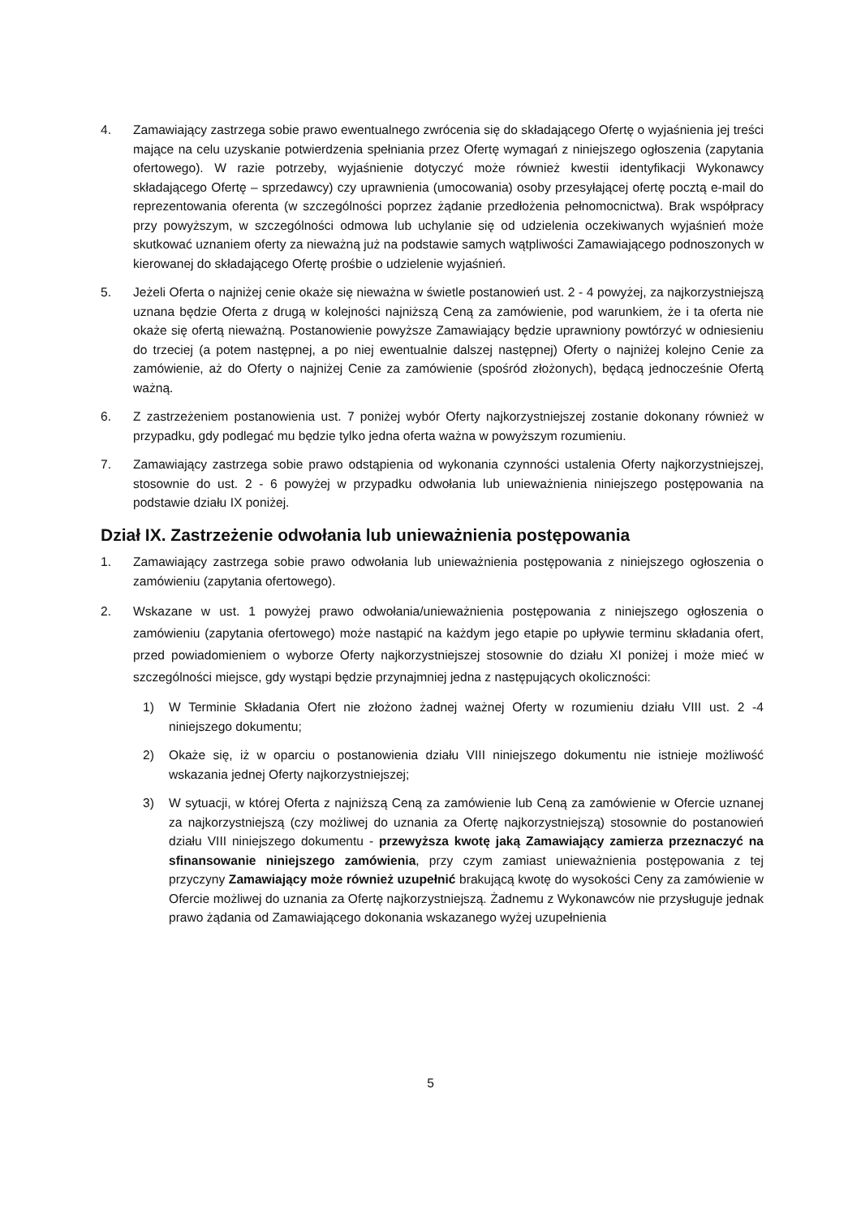4. Zamawiający zastrzega sobie prawo ewentualnego zwrócenia się do składającego Ofertę o wyjaśnienia jej treści mające na celu uzyskanie potwierdzenia spełniania przez Ofertę wymagań z niniejszego ogłoszenia (zapytania ofertowego). W razie potrzeby, wyjaśnienie dotyczyć może również kwestii identyfikacji Wykonawcy składającego Ofertę – sprzedawcy) czy uprawnienia (umocowania) osoby przesyłającej ofertę pocztą e-mail do reprezentowania oferenta (w szczególności poprzez żądanie przedłożenia pełnomocnictwa). Brak współpracy przy powyższym, w szczególności odmowa lub uchylanie się od udzielenia oczekiwanych wyjaśnień może skutkować uznaniem oferty za nieważną już na podstawie samych wątpliwości Zamawiającego podnoszonych w kierowanej do składającego Ofertę prośbie o udzielenie wyjaśnień.
5. Jeżeli Oferta o najniżej cenie okaże się nieważna w świetle postanowień ust. 2 - 4 powyżej, za najkorzystniejszą uznana będzie Oferta z drugą w kolejności najniższą Ceną za zamówienie, pod warunkiem, że i ta oferta nie okaże się ofertą nieważną. Postanowienie powyższe Zamawiający będzie uprawniony powtórzyć w odniesieniu do trzeciej (a potem następnej, a po niej ewentualnie dalszej następnej) Oferty o najniżej kolejno Cenie za zamówienie, aż do Oferty o najniżej Cenie za zamówienie (spośród złożonych), będącą jednocześnie Ofertą ważną.
6. Z zastrzeżeniem postanowienia ust. 7 poniżej wybór Oferty najkorzystniejszej zostanie dokonany również w przypadku, gdy podlegać mu będzie tylko jedna oferta ważna w powyższym rozumieniu.
7. Zamawiający zastrzega sobie prawo odstąpienia od wykonania czynności ustalenia Oferty najkorzystniejszej, stosownie do ust. 2 - 6 powyżej w przypadku odwołania lub unieważnienia niniejszego postępowania na podstawie działu IX poniżej.
Dział IX. Zastrzeżenie odwołania lub unieważnienia postępowania
1. Zamawiający zastrzega sobie prawo odwołania lub unieważnienia postępowania z niniejszego ogłoszenia o zamówieniu (zapytania ofertowego).
2. Wskazane w ust. 1 powyżej prawo odwołania/unieważnienia postępowania z niniejszego ogłoszenia o zamówieniu (zapytania ofertowego) może nastąpić na każdym jego etapie po upływie terminu składania ofert, przed powiadomieniem o wyborze Oferty najkorzystniejszej stosownie do działu XI poniżej i może mieć w szczególności miejsce, gdy wystąpi będzie przynajmniej jedna z następujących okoliczności:
1) W Terminie Składania Ofert nie złożono żadnej ważnej Oferty w rozumieniu działu VIII ust. 2 -4 niniejszego dokumentu;
2) Okaże się, iż w oparciu o postanowienia działu VIII niniejszego dokumentu nie istnieje możliwość wskazania jednej Oferty najkorzystniejszej;
3) W sytuacji, w której Oferta z najniższą Ceną za zamówienie lub Ceną za zamówienie w Ofercie uznanej za najkorzystniejszą (czy możliwej do uznania za Ofertę najkorzystniejszą) stosownie do postanowień działu VIII niniejszego dokumentu - przewyższa kwotę jaką Zamawiający zamierza przeznaczyć na sfinansowanie niniejszego zamówienia, przy czym zamiast unieważnienia postępowania z tej przyczyny Zamawiający może również uzupełnić brakującą kwotę do wysokości Ceny za zamówienie w Ofercie możliwej do uznania za Ofertę najkorzystniejszą. Żadnemu z Wykonawców nie przysługuje jednak prawo żądania od Zamawiającego dokonania wskazanego wyżej uzupełnienia
5